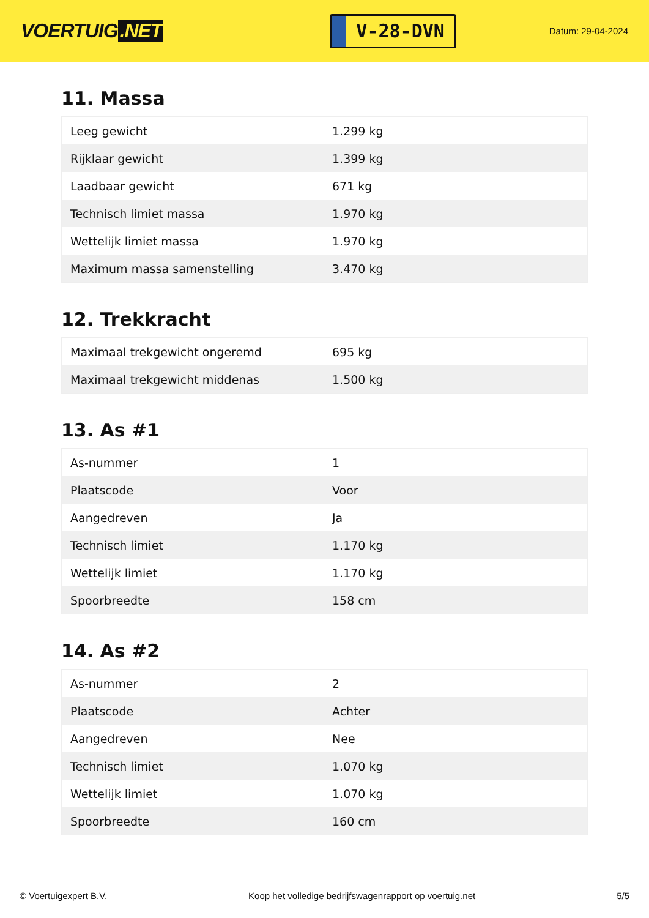VOERTUIG.NET
V-28-DVN
Datum: 29-04-2024
11. Massa
| Leeg gewicht | 1.299 kg |
| Rijklaar gewicht | 1.399 kg |
| Laadbaar gewicht | 671 kg |
| Technisch limiet massa | 1.970 kg |
| Wettelijk limiet massa | 1.970 kg |
| Maximum massa samenstelling | 3.470 kg |
12. Trekkracht
| Maximaal trekgewicht ongeremd | 695 kg |
| Maximaal trekgewicht middenas | 1.500 kg |
13. As #1
| As-nummer | 1 |
| Plaatscode | Voor |
| Aangedreven | Ja |
| Technisch limiet | 1.170 kg |
| Wettelijk limiet | 1.170 kg |
| Spoorbreedte | 158 cm |
14. As #2
| As-nummer | 2 |
| Plaatscode | Achter |
| Aangedreven | Nee |
| Technisch limiet | 1.070 kg |
| Wettelijk limiet | 1.070 kg |
| Spoorbreedte | 160 cm |
© Voertuigexpert B.V. Koop het volledige bedrijfswagenrapport op voertuig.net 5/5